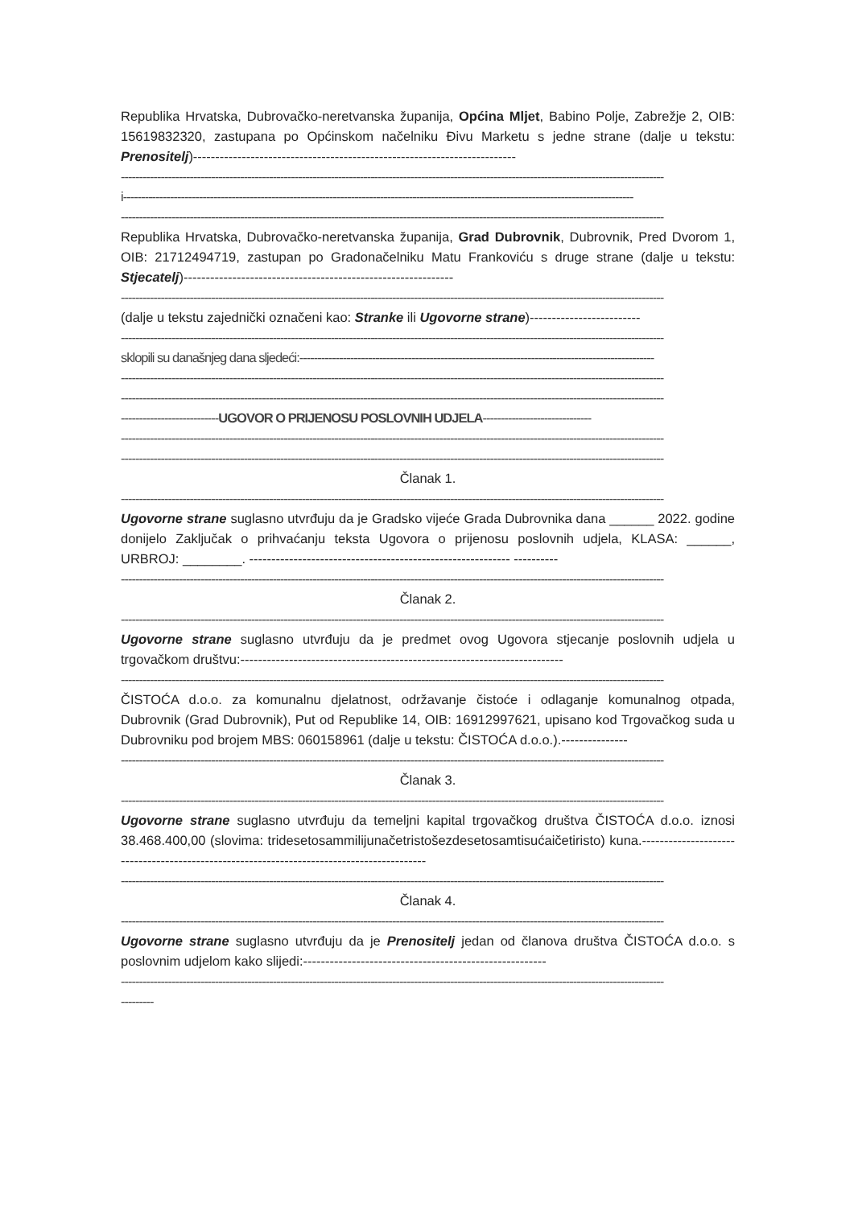Republika Hrvatska, Dubrovačko-neretvanska županija, Općina Mljet, Babino Polje, Zabrežje 2, OIB: 15619832320, zastupana po Općinskom načelniku Đivu Marketu s jedne strane (dalje u tekstu: Prenositelj)-------------------------------------------------------------------------
------------------------------------------------------------------------------------------------------------------------------------------------------
i---------------------------------------------------------------------------------------------------------------------------------------------
------------------------------------------------------------------------------------------------------------------------------------------------------
Republika Hrvatska, Dubrovačko-neretvanska županija, Grad Dubrovnik, Dubrovnik, Pred Dvorom 1, OIB: 21712494719, zastupan po Gradonačelniku Matu Frankoviću s druge strane (dalje u tekstu: Stjecatelj)-------------------------------------------------------------
------------------------------------------------------------------------------------------------------------------------------------------------------
(dalje u tekstu zajednički označeni kao: Stranke ili Ugovorne strane)-------------------------
------------------------------------------------------------------------------------------------------------------------------------------------------
sklopili su današnjeg dana sljedeći:--------------------------------------------------------------------------------------------------
------------------------------------------------------------------------------------------------------------------------------------------------------
------------------------------------------------------------------------------------------------------------------------------------------------------
---------------------------UGOVOR O PRIJENOSU POSLOVNIH UDJELA------------------------------
------------------------------------------------------------------------------------------------------------------------------------------------------
------------------------------------------------------------------------------------------------------------------------------------------------------
Članak 1.
------------------------------------------------------------------------------------------------------------------------------------------------------
Ugovorne strane suglasno utvrđuju da je Gradsko vijeće Grada Dubrovnika dana ______ 2022. godine donijelo Zaključak o prihvaćanju teksta Ugovora o prijenosu poslovnih udjela, KLASA: ______, URBROJ: ________. ----------------------------------------------------------- ----------
------------------------------------------------------------------------------------------------------------------------------------------------------
Članak 2.
------------------------------------------------------------------------------------------------------------------------------------------------------
Ugovorne strane suglasno utvrđuju da je predmet ovog Ugovora stjecanje poslovnih udjela u trgovačkom društvu:-------------------------------------------------------------------------
------------------------------------------------------------------------------------------------------------------------------------------------------
ČISTOĆA d.o.o. za komunalnu djelatnost, održavanje čistoće i odlaganje komunalnog otpada, Dubrovnik (Grad Dubrovnik), Put od Republike 14, OIB: 16912997621, upisano kod Trgovačkog suda u Dubrovniku pod brojem MBS: 060158961 (dalje u tekstu: ČISTOĆA d.o.o.).---------------
------------------------------------------------------------------------------------------------------------------------------------------------------
Članak 3.
------------------------------------------------------------------------------------------------------------------------------------------------------
Ugovorne strane suglasno utvrđuju da temeljni kapital trgovačkog društva ČISTOĆA d.o.o. iznosi 38.468.400,00 (slovima: tridesetosammilijunačetristošezdesetosamtisućaičetiristo) kuna.------------------------------------------------------------------------------------------
------------------------------------------------------------------------------------------------------------------------------------------------------
Članak 4.
------------------------------------------------------------------------------------------------------------------------------------------------------
Ugovorne strane suglasno utvrđuju da je Prenositelj jedan od članova društva ČISTOĆA d.o.o. s poslovnim udjelom kako slijedi:-------------------------------------------------------
------------------------------------------------------------------------------------------------------------------------------------------------------
---------